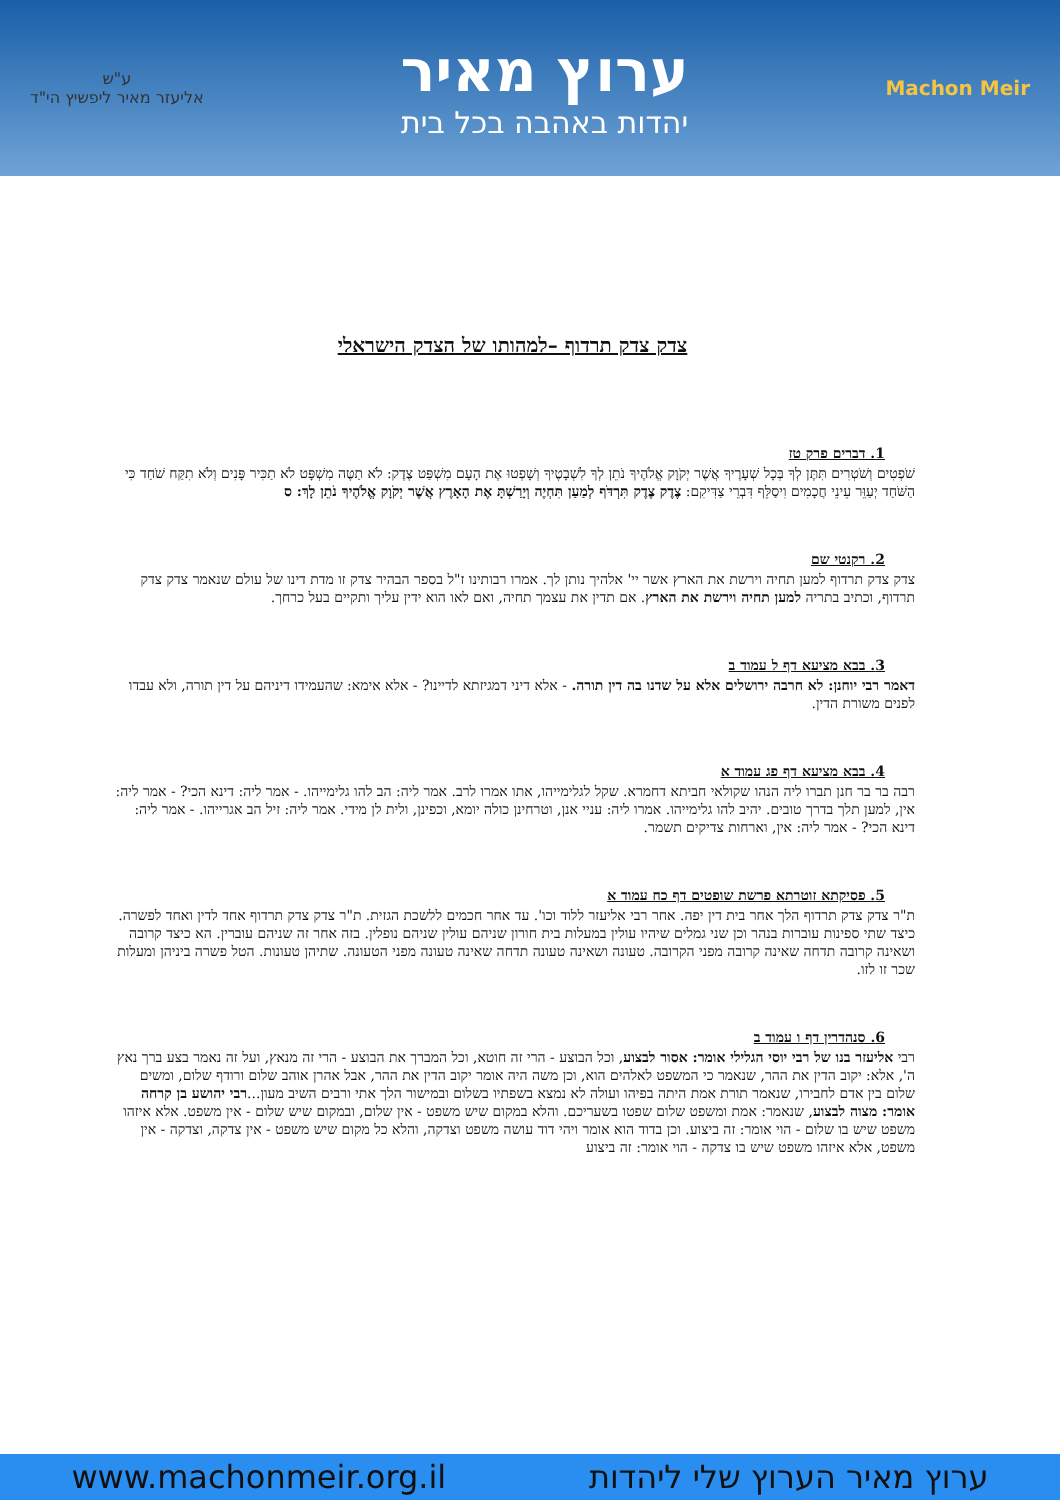Machon Meir
ערוץ מאיר
יהדות באהבה בכל בית
ע"ש
אליעזר מאיר ליפשיץ הי"ד
צדק צדק תרדוף –למהותו של הצדק הישראלי
1. דברים פרק טז
שֹׁפְטִים וְשֹׁטְרִים תִּתֶּן לְךָ בְּכָל שְׁעָרֶיךָ אֲשֶׁר יְקֹוָק אֱלֹהֶיךָ נֹתֵן לְךָ לִשְׁבָטֶיךָ וְשָׁפְטוּ אֶת הָעָם מִשְׁפַּט צֶדֶק: לֹא תַטֶּה מִשְׁפָּט לֹא תַכִּיר פָּנִים וְלֹא תִקַּח שֹׁחַד כִּי הַשֹּׁחַד יְעַוֵּר עֵינֵי חֲכָמִים וִיסַלֵּף דִּבְרֵי צַדִּיקִם: צֶדֶק צֶדֶק תִּרְדֹּף לְמַעַן תִּחְיֶה וְיָרַשְׁתָּ אֶת הָאָרֶץ אֲשֶׁר יְקֹוָק אֱלֹהֶיךָ נֹתֵן לָךְ: ס
2. רקנטי שם
צדק צדק תרדוף למען תחיה וירשת את הארץ אשר יי' אלהיך נותן לך. אמרו רבותינו ז"ל בספר הבהיר צדק זו מדת דינו של עולם שנאמר צדק צדק תרדוף, וכתיב בתריה למען תחיה וירשת את הארץ. אם תדין את עצמך תחיה, ואם לאו הוא ידין עליך ותקיים בעל כרחך.
3. בבא מציעא דף ל עמוד ב
דאמר רבי יוחנן: לא חרבה ירושלים אלא על שדנו בה דין תורה. - אלא דיני דמגיזתא לדיינו? - אלא אימא: שהעמידו דיניהם על דין תורה, ולא עבדו לפנים משורת הדין.
4. בבא מציעא דף פג עמוד א
רבה בר בר חנן תברו ליה הנהו שקולאי חביתא דחמרא. שקל לגלימייהו, אתו אמרו לרב. אמר ליה: הב להו גלימייהו. - אמר ליה: דינא הכי? - אמר ליה: אין, למען תלך בדרך טובים. יהיב להו גלימייהו. אמרו ליה: עניי אנן, וטרחינן כולה יומא, וכפינן, ולית לן מידי. אמר ליה: זיל הב אגרייהו. - אמר ליה: דינא הכי? - אמר ליה: אין, וארחות צדיקים תשמר.
5. פסיקתא זוטרתא פרשת שופטים דף כח עמוד א
ת"ר צדק צדק תרדוף הלך אחר בית דין יפה. אחר רבי אליעזר ללוד וכו'. עד אחר חכמים ללשכת הגזית. ת"ר צדק צדק תרדוף אחד לדין ואחד לפשרה. כיצד שתי ספינות עוברות בנהר וכן שני גמלים שיהיו עולין במעלות בית חורון שניהם עולין שניהם נופלין. בזה אחר זה שניהם עוברין. הא כיצד קרובה ושאינה קרובה תדחה שאינה קרובה מפני הקרובה. טעונה ושאינה טעונה תדחה שאינה טעונה מפני הטעונה. שתיהן טעונות. הטל פשרה ביניהן ומעלות שכר זו לזו.
6. סנהדרין דף ו עמוד ב
רבי אליעזר בנו של רבי יוסי הגלילי אומר: אסור לבצוע, וכל הבוצע - הרי זה חוטא, וכל המברך את הבוצע - הרי זה מנאץ, ועל זה נאמר בצע ברך נאץ ה', אלא: יקוב הדין את ההר, שנאמר כי המשפט לאלהים הוא, וכן משה היה אומר יקוב הדין את ההר, אבל אהרן אוהב שלום ורודף שלום, ומשים שלום בין אדם לחבירו, שנאמר תורת אמת היתה בפיהו ועולה לא נמצא בשפתיו בשלום ובמישור הלך אתי ורבים השיב מעון...רבי יהושע בן קרחה אומר: מצוה לבצוע, שנאמר: אמת ומשפט שלום שפטו בשעריכם. והלא במקום שיש משפט - אין שלום, ובמקום שיש שלום - אין משפט. אלא איזהו משפט שיש בו שלום - הוי אומר: זה ביצוע. וכן בדוד הוא אומר ויהי דוד עושה משפט וצדקה, והלא כל מקום שיש משפט - אין צדקה, וצדקה - אין משפט, אלא איזהו משפט שיש בו צדקה - הוי אומר: זה ביצוע
www.machonmeir.org.il ערוץ מאיר הערוץ שלי ליהדות